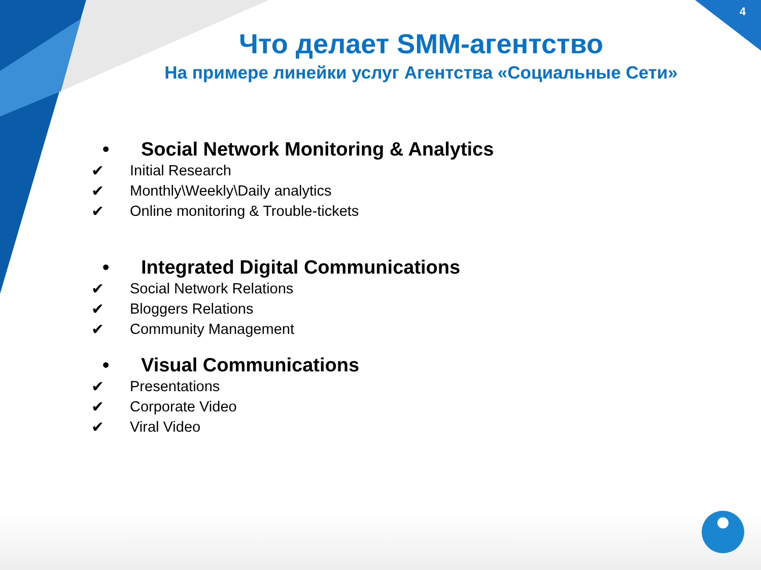4
Что делает SMM-агентство
На примере линейки услуг Агентства «Социальные Сети»
• Social Network Monitoring & Analytics
✔ Initial Research
✔ Monthly\Weekly\Daily analytics
✔ Online monitoring & Trouble-tickets
• Integrated Digital Communications
✔ Social Network Relations
✔ Bloggers Relations
✔ Community Management
• Visual Communications
✔ Presentations
✔ Corporate Video
✔ Viral Video